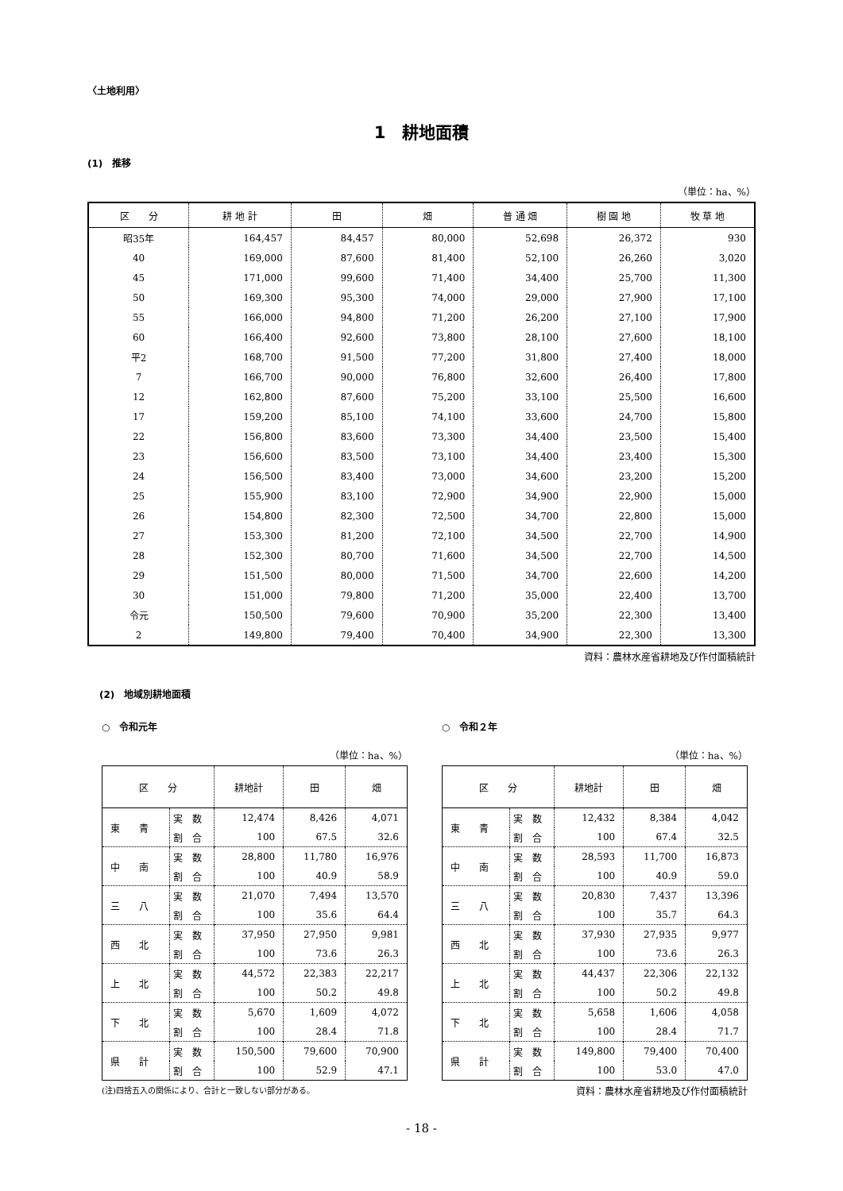〈土地利用〉
1　耕地面積
(1)　推移
（単位：ha、%）
| 区 分 | 耕 地 計 | 田 | 畑 | 普 通 畑 | 樹 園 地 | 牧 草 地 |
| --- | --- | --- | --- | --- | --- | --- |
| 昭35年 | 164,457 | 84,457 | 80,000 | 52,698 | 26,372 | 930 |
| 40 | 169,000 | 87,600 | 81,400 | 52,100 | 26,260 | 3,020 |
| 45 | 171,000 | 99,600 | 71,400 | 34,400 | 25,700 | 11,300 |
| 50 | 169,300 | 95,300 | 74,000 | 29,000 | 27,900 | 17,100 |
| 55 | 166,000 | 94,800 | 71,200 | 26,200 | 27,100 | 17,900 |
| 60 | 166,400 | 92,600 | 73,800 | 28,100 | 27,600 | 18,100 |
| 平2 | 168,700 | 91,500 | 77,200 | 31,800 | 27,400 | 18,000 |
| 7 | 166,700 | 90,000 | 76,800 | 32,600 | 26,400 | 17,800 |
| 12 | 162,800 | 87,600 | 75,200 | 33,100 | 25,500 | 16,600 |
| 17 | 159,200 | 85,100 | 74,100 | 33,600 | 24,700 | 15,800 |
| 22 | 156,800 | 83,600 | 73,300 | 34,400 | 23,500 | 15,400 |
| 23 | 156,600 | 83,500 | 73,100 | 34,400 | 23,400 | 15,300 |
| 24 | 156,500 | 83,400 | 73,000 | 34,600 | 23,200 | 15,200 |
| 25 | 155,900 | 83,100 | 72,900 | 34,900 | 22,900 | 15,000 |
| 26 | 154,800 | 82,300 | 72,500 | 34,700 | 22,800 | 15,000 |
| 27 | 153,300 | 81,200 | 72,100 | 34,500 | 22,700 | 14,900 |
| 28 | 152,300 | 80,700 | 71,600 | 34,500 | 22,700 | 14,500 |
| 29 | 151,500 | 80,000 | 71,500 | 34,700 | 22,600 | 14,200 |
| 30 | 151,000 | 79,800 | 71,200 | 35,000 | 22,400 | 13,700 |
| 令元 | 150,500 | 79,600 | 70,900 | 35,200 | 22,300 | 13,400 |
| 2 | 149,800 | 79,400 | 70,400 | 34,900 | 22,300 | 13,300 |
資料：農林水産省耕地及び作付面積統計
(2)　地域別耕地面積
○　令和元年
（単位：ha、%）
| 区 分 | | 耕地計 | 田 | 畑 |
| --- | --- | --- | --- | --- |
| 東 青 | 実 数 | 12,474 | 8,426 | 4,071 |
| | 割 合 | 100 | 67.5 | 32.6 |
| 中 南 | 実 数 | 28,800 | 11,780 | 16,976 |
| | 割 合 | 100 | 40.9 | 58.9 |
| 三 八 | 実 数 | 21,070 | 7,494 | 13,570 |
| | 割 合 | 100 | 35.6 | 64.4 |
| 西 北 | 実 数 | 37,950 | 27,950 | 9,981 |
| | 割 合 | 100 | 73.6 | 26.3 |
| 上 北 | 実 数 | 44,572 | 22,383 | 22,217 |
| | 割 合 | 100 | 50.2 | 49.8 |
| 下 北 | 実 数 | 5,670 | 1,609 | 4,072 |
| | 割 合 | 100 | 28.4 | 71.8 |
| 県 計 | 実 数 | 150,500 | 79,600 | 70,900 |
| | 割 合 | 100 | 52.9 | 47.1 |
(注)四捨五入の関係により、合計と一致しない部分がある。
○　令和２年
（単位：ha、%）
| 区 分 | | 耕地計 | 田 | 畑 |
| --- | --- | --- | --- | --- |
| 東 青 | 実 数 | 12,432 | 8,384 | 4,042 |
| | 割 合 | 100 | 67.4 | 32.5 |
| 中 南 | 実 数 | 28,593 | 11,700 | 16,873 |
| | 割 合 | 100 | 40.9 | 59.0 |
| 三 八 | 実 数 | 20,830 | 7,437 | 13,396 |
| | 割 合 | 100 | 35.7 | 64.3 |
| 西 北 | 実 数 | 37,930 | 27,935 | 9,977 |
| | 割 合 | 100 | 73.6 | 26.3 |
| 上 北 | 実 数 | 44,437 | 22,306 | 22,132 |
| | 割 合 | 100 | 50.2 | 49.8 |
| 下 北 | 実 数 | 5,658 | 1,606 | 4,058 |
| | 割 合 | 100 | 28.4 | 71.7 |
| 県 計 | 実 数 | 149,800 | 79,400 | 70,400 |
| | 割 合 | 100 | 53.0 | 47.0 |
資料：農林水産省耕地及び作付面積統計
- 18 -